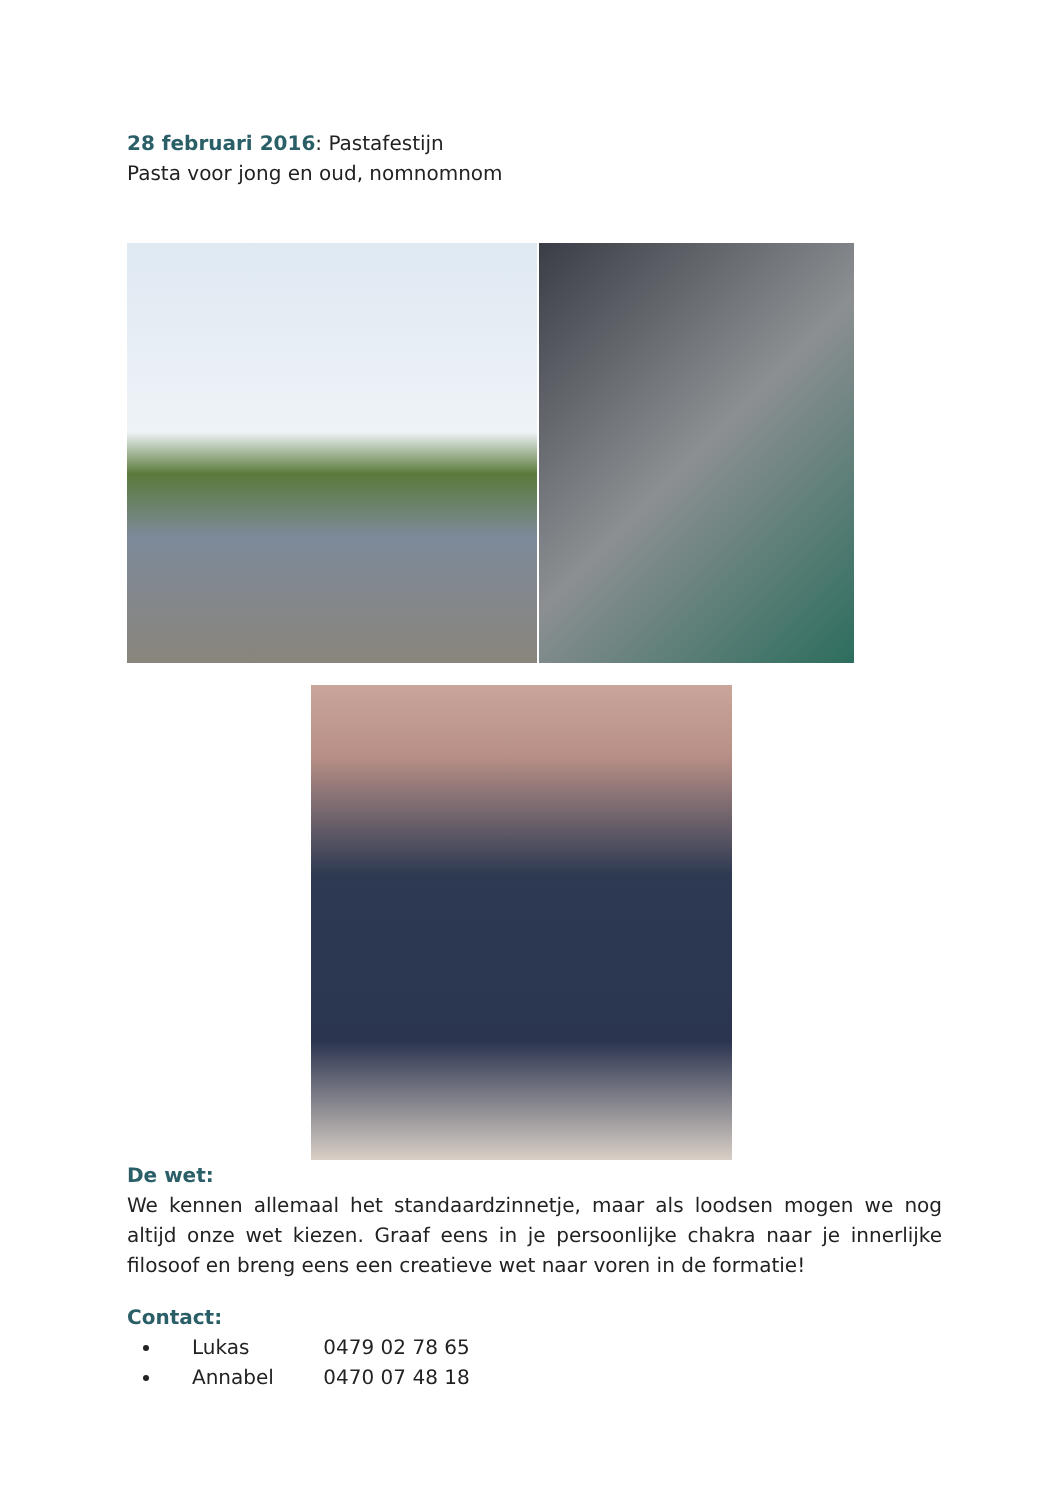28 februari 2016: Pastafestijn
Pasta voor jong en oud, nomnomnom
De wet:
We kennen allemaal het standaardzinnetje, maar als loodsen mogen we nog altijd onze wet kiezen. Graaf eens in je persoonlijke chakra naar je innerlijke filosoof en breng eens een creatieve wet naar voren in de formatie!
Contact:
Lukas 0479 02 78 65
Annabel 0470 07 48 18